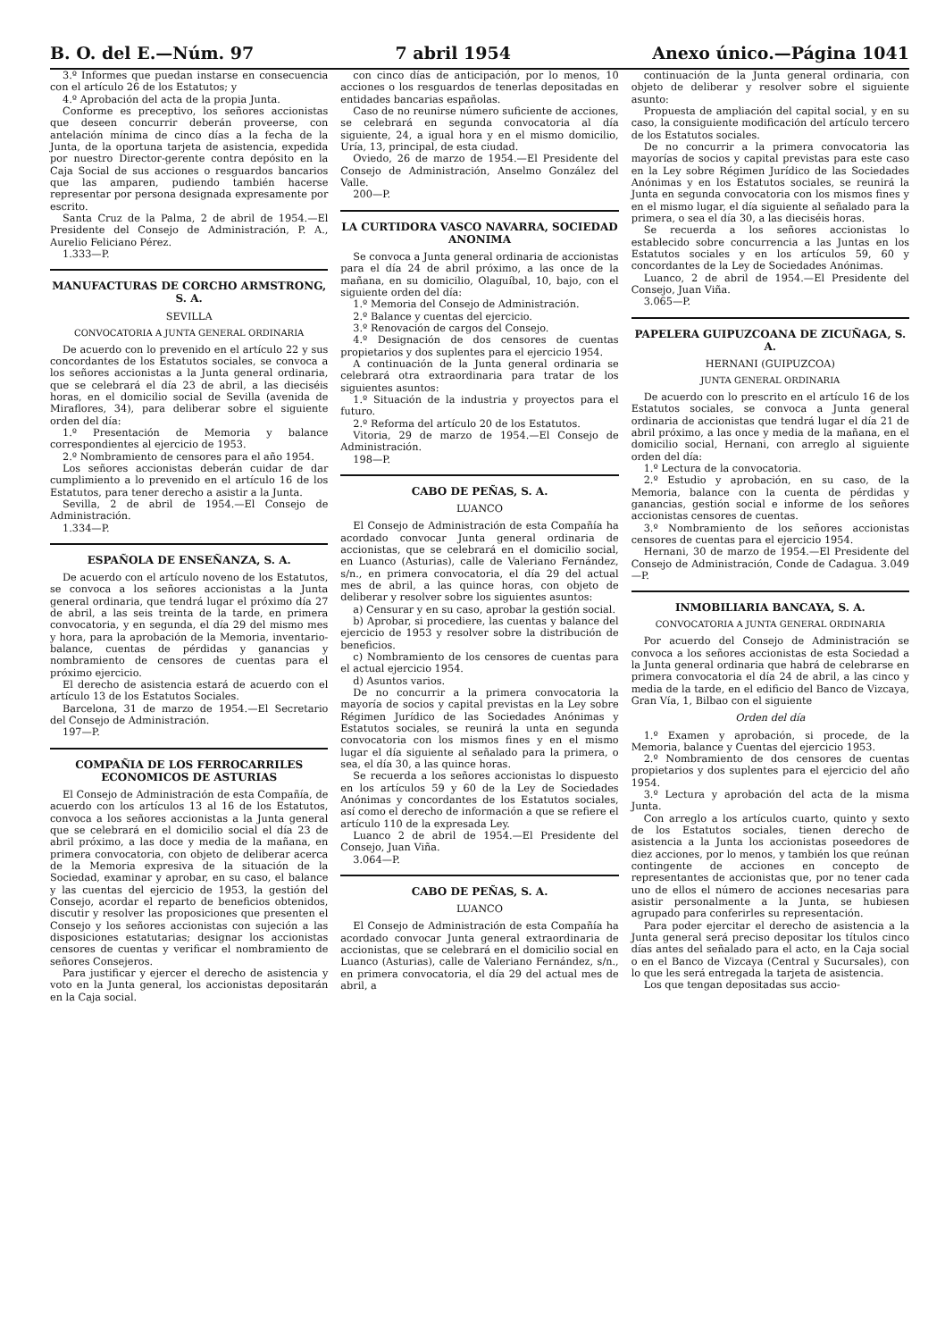B. O. del E.—Núm. 97 7 abril 1954 Anexo único.—Página 1041
3.º Informes que puedan instarse en consecuencia con el artículo 26 de los Estatutos; y
4.º Aprobación del acta de la propia Junta.
Conforme es preceptivo, los señores accionistas que deseen concurrir deberán proveerse, con antelación mínima de cinco días a la fecha de la Junta, de la oportuna tarjeta de asistencia, expedida por nuestro Director-gerente contra depósito en la Caja Social de sus acciones o resguardos bancarios que las amparen, pudiendo también hacerse representar por persona designada expresamente por escrito.
Santa Cruz de la Palma, 2 de abril de 1954.—El Presidente del Consejo de Administración, P. A., Aurelio Feliciano Pérez.
1.333—P.
MANUFACTURAS DE CORCHO ARMSTRONG, S. A.
SEVILLA
CONVOCATORIA A JUNTA GENERAL ORDINARIA
De acuerdo con lo prevenido en el artículo 22 y sus concordantes de los Estatutos sociales, se convoca a los señores accionistas a la Junta general ordinaria, que se celebrará el día 23 de abril, a las dieciséis horas, en el domicilio social de Sevilla (avenida de Miraflores, 34), para deliberar sobre el siguiente orden del día:
1.º Presentación de Memoria y balance correspondientes al ejercicio de 1953.
2.º Nombramiento de censores para el año 1954.
Los señores accionistas deberán cuidar de dar cumplimiento a lo prevenido en el artículo 16 de los Estatutos, para tener derecho a asistir a la Junta.
Sevilla, 2 de abril de 1954.—El Consejo de Administración.
1.334—P.
ESPAÑOLA DE ENSEÑANZA, S. A.
De acuerdo con el artículo noveno de los Estatutos, se convoca a los señores accionistas a la Junta general ordinaria, que tendrá lugar el próximo día 27 de abril, a las seis treinta de la tarde, en primera convocatoria, y en segunda, el día 29 del mismo mes y hora, para la aprobación de la Memoria, inventario-balance, cuentas de pérdidas y ganancias y nombramiento de censores de cuentas para el próximo ejercicio.
El derecho de asistencia estará de acuerdo con el artículo 13 de los Estatutos Sociales.
Barcelona, 31 de marzo de 1954.—El Secretario del Consejo de Administración.
197—P.
COMPAÑIA DE LOS FERROCARRILES ECONOMICOS DE ASTURIAS
El Consejo de Administración de esta Compañía, de acuerdo con los artículos 13 al 16 de los Estatutos, convoca a los señores accionistas a la Junta general que se celebrará en el domicilio social el día 23 de abril próximo, a las doce y media de la mañana, en primera convocatoria, con objeto de deliberar acerca de la Memoria expresiva de la situación de la Sociedad, examinar y aprobar, en su caso, el balance y las cuentas del ejercicio de 1953, la gestión del Consejo, acordar el reparto de beneficios obtenidos, discutir y resolver las proposiciones que presenten el Consejo y los señores accionistas con sujeción a las disposiciones estatutarias; designar los accionistas censores de cuentas y verificar el nombramiento de señores Consejeros.
Para justificar y ejercer el derecho de asistencia y voto en la Junta general, los accionistas depositarán en la Caja social.
con cinco días de anticipación, por lo menos, 10 acciones o los resguardos de tenerlas depositadas en entidades bancarias españolas.
Caso de no reunirse número suficiente de acciones, se celebrará en segunda convocatoria al día siguiente, 24, a igual hora y en el mismo domicilio, Uría, 13, principal, de esta ciudad.
Oviedo, 26 de marzo de 1954.—El Presidente del Consejo de Administración, Anselmo González del Valle.
200—P.
LA CURTIDORA VASCO NAVARRA, SOCIEDAD ANONIMA
Se convoca a Junta general ordinaria de accionistas para el día 24 de abril próximo, a las once de la mañana, en su domicilio, Olaguíbal, 10, bajo, con el siguiente orden del día:
1.º Memoria del Consejo de Administración.
2.º Balance y cuentas del ejercicio.
3.º Renovación de cargos del Consejo.
4.º Designación de dos censores de cuentas propietarios y dos suplentes para el ejercicio 1954.
A continuación de la Junta general ordinaria se celebrará otra extraordinaria para tratar de los siguientes asuntos:
1.º Situación de la industria y proyectos para el futuro.
2.º Reforma del artículo 20 de los Estatutos.
Vitoria, 29 de marzo de 1954.—El Consejo de Administración.
198—P.
CABO DE PEÑAS, S. A.
LUANCO
El Consejo de Administración de esta Compañía ha acordado convocar Junta general ordinaria de accionistas, que se celebrará en el domicilio social, en Luanco (Asturias), calle de Valeriano Fernández, s/n., en primera convocatoria, el día 29 del actual mes de abril, a las quince horas, con objeto de deliberar y resolver sobre los siguientes asuntos:
a) Censurar y en su caso, aprobar la gestión social.
b) Aprobar, si procediere, las cuentas y balance del ejercicio de 1953 y resolver sobre la distribución de beneficios.
c) Nombramiento de los censores de cuentas para el actual ejercicio 1954.
d) Asuntos varios.
De no concurrir a la primera convocatoria la mayoría de socios y capital previstas en la Ley sobre Régimen Jurídico de las Sociedades Anónimas y Estatutos sociales, se reunirá la unta en segunda convocatoria con los mismos fines y en el mismo lugar el día siguiente al señalado para la primera, o sea, el día 30, a las quince horas.
Se recuerda a los señores accionistas lo dispuesto en los artículos 59 y 60 de la Ley de Sociedades Anónimas y concordantes de los Estatutos sociales, así como el derecho de información a que se refiere el artículo 110 de la expresada Ley.
Luanco 2 de abril de 1954.—El Presidente del Consejo, Juan Viña.
3.064—P.
CABO DE PEÑAS, S. A.
LUANCO
El Consejo de Administración de esta Compañía ha acordado convocar Junta general extraordinaria de accionistas, que se celebrará en el domicilio social en Luanco (Asturias), calle de Valeriano Fernández, s/n., en primera convocatoria, el día 29 del actual mes de abril, a
continuación de la Junta general ordinaria, con objeto de deliberar y resolver sobre el siguiente asunto:
Propuesta de ampliación del capital social, y en su caso, la consiguiente modificación del artículo tercero de los Estatutos sociales.
De no concurrir a la primera convocatoria las mayorías de socios y capital previstas para este caso en la Ley sobre Régimen Jurídico de las Sociedades Anónimas y en los Estatutos sociales, se reunirá la Junta en segunda convocatoria con los mismos fines y en el mismo lugar, el día siguiente al señalado para la primera, o sea el día 30, a las dieciséis horas.
Se recuerda a los señores accionistas lo establecido sobre concurrencia a las Juntas en los Estatutos sociales y en los artículos 59, 60 y concordantes de la Ley de Sociedades Anónimas.
Luanco, 2 de abril de 1954.—El Presidente del Consejo, Juan Viña.
3.065—P.
PAPELERA GUIPUZCOANA DE ZICUÑAGA, S. A.
HERNANI (GUIPUZCOA)
JUNTA GENERAL ORDINARIA
De acuerdo con lo prescrito en el artículo 16 de los Estatutos sociales, se convoca a Junta general ordinaria de accionistas que tendrá lugar el día 21 de abril próximo, a las once y media de la mañana, en el domicilio social, Hernani, con arreglo al siguiente orden del día:
1.º Lectura de la convocatoria.
2.º Estudio y aprobación, en su caso, de la Memoria, balance con la cuenta de pérdidas y ganancias, gestión social e informe de los señores accionistas censores de cuentas.
3.º Nombramiento de los señores accionistas censores de cuentas para el ejercicio 1954.
Hernani, 30 de marzo de 1954.—El Presidente del Consejo de Administración, Conde de Cadagua. 3.049—P.
INMOBILIARIA BANCAYA, S. A.
CONVOCATORIA A JUNTA GENERAL ORDINARIA
Por acuerdo del Consejo de Administración se convoca a los señores accionistas de esta Sociedad a la Junta general ordinaria que habrá de celebrarse en primera convocatoria el día 24 de abril, a las cinco y media de la tarde, en el edificio del Banco de Vizcaya, Gran Vía, 1, Bilbao con el siguiente
Orden del día
1.º Examen y aprobación, si procede, de la Memoria, balance y Cuentas del ejercicio 1953.
2.º Nombramiento de dos censores de cuentas propietarios y dos suplentes para el ejercicio del año 1954.
3.º Lectura y aprobación del acta de la misma Junta.
Con arreglo a los artículos cuarto, quinto y sexto de los Estatutos sociales, tienen derecho de asistencia a la Junta los accionistas poseedores de diez acciones, por lo menos, y también los que reúnan contingente de acciones en concepto de representantes de accionistas que, por no tener cada uno de ellos el número de acciones necesarias para asistir personalmente a la Junta, se hubiesen agrupado para conferirles su representación.
Para poder ejercitar el derecho de asistencia a la Junta general será preciso depositar los títulos cinco días antes del señalado para el acto, en la Caja social o en el Banco de Vizcaya (Central y Sucursales), con lo que les será entregada la tarjeta de asistencia.
Los que tengan depositadas sus accio-